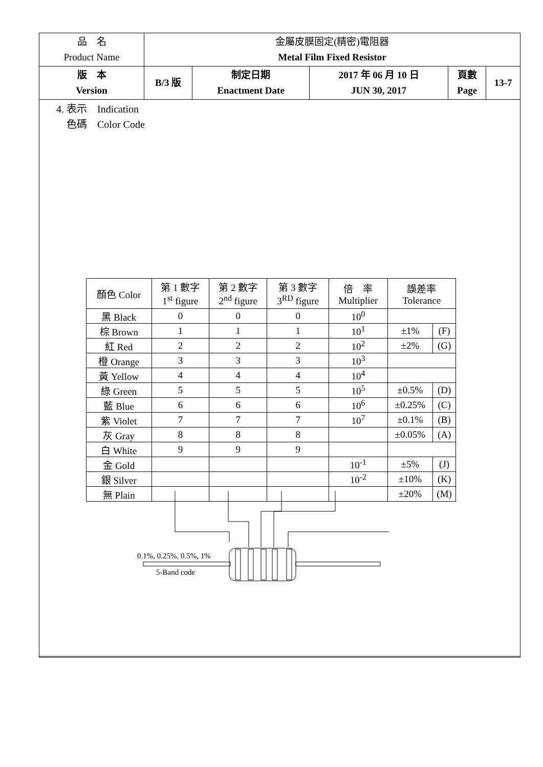| 品 名 Product Name | 金屬皮膜固定(精密)電阻器 Metal Film Fixed Resistor | | | | |
| 版 本 Version | B/3 版 | 制定日期 Enactment Date | 2017 年 06 月 10 日 JUN 30, 2017 | 頁數 Page | 13-7 |
4. 表示　Indication
色碼　Color Code
| 顏色 Color | 第 1 數字 1<sup>st</sup> figure | 第 2 數字 2<sup>nd</sup> figure | 第 3 數字 3<sup>RD</sup> figure | 倍 率 Multiplier | 誤差率 Tolerance | |
| --- | --- | --- | --- | --- | --- | --- |
| 黑 Black | 0 | 0 | 0 | 10<sup>0</sup> | | |
| 棕 Brown | 1 | 1 | 1 | 10<sup>1</sup> | ±1% | (F) |
| 紅 Red | 2 | 2 | 2 | 10<sup>2</sup> | ±2% | (G) |
| 橙 Orange | 3 | 3 | 3 | 10<sup>3</sup> | | |
| 黃 Yellow | 4 | 4 | 4 | 10<sup>4</sup> | | |
| 綠 Green | 5 | 5 | 5 | 10<sup>5</sup> | ±0.5% | (D) |
| 藍 Blue | 6 | 6 | 6 | 10<sup>6</sup> | ±0.25% | (C) |
| 紫 Violet | 7 | 7 | 7 | 10<sup>7</sup> | ±0.1% | (B) |
| 灰 Gray | 8 | 8 | 8 | | ±0.05% | (A) |
| 白 White | 9 | 9 | 9 | | | |
| 金 Gold | | | | 10<sup>-1</sup> | ±5% | (J) |
| 銀 Silver | | | | 10<sup>-2</sup> | ±10% | (K) |
| 無 Plain | | | | | ±20% | (M) |
0.1%, 0.25%, 0.5%, 1%
5-Band code